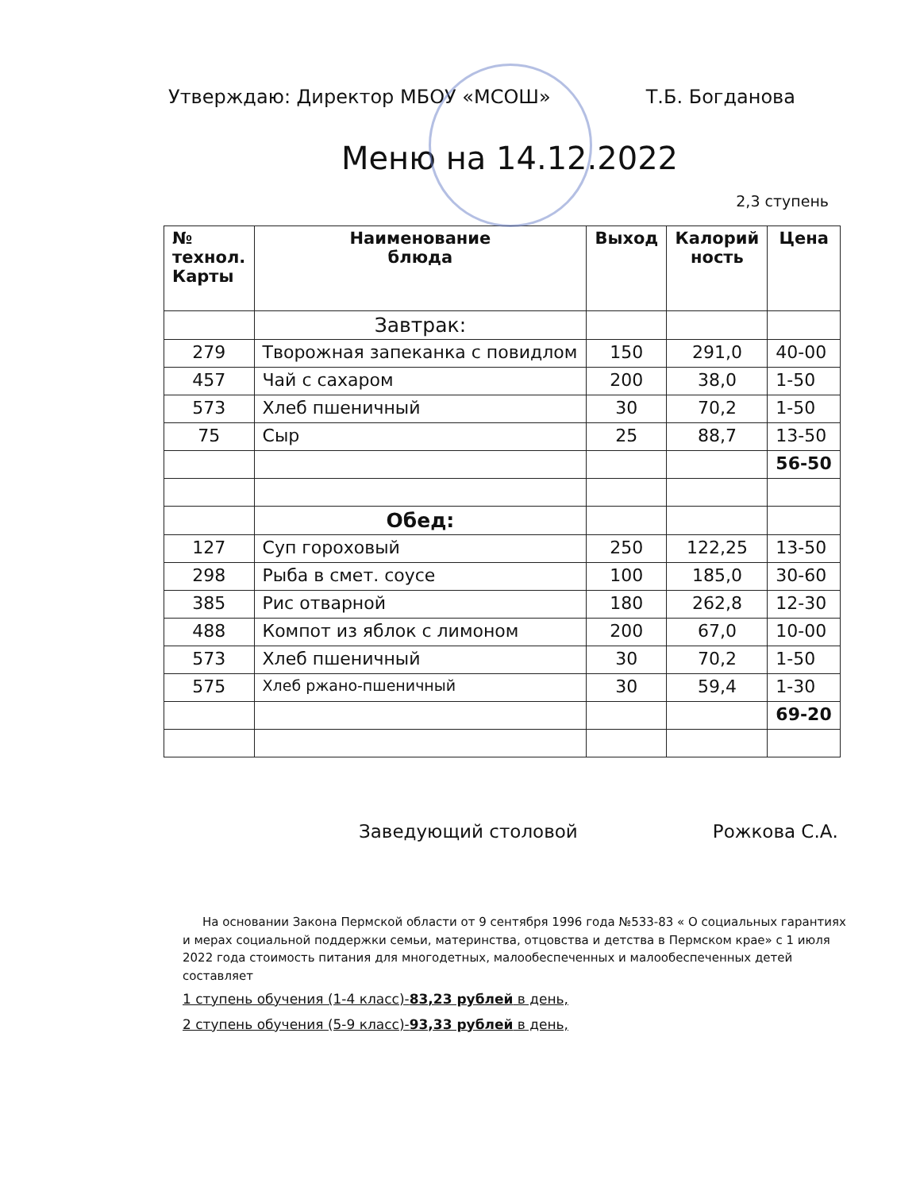Утверждаю: Директор МБОУ «МСОШ» Т.Б. Богданова
Меню на 14.12.2022
2,3 ступень
| № технол. Карты | Наименование блюда | Выход | Калорий ность | Цена |
| --- | --- | --- | --- | --- |
| | Завтрак: | | | |
| 279 | Творожная запеканка с повидлом | 150 | 291,0 | 40-00 |
| 457 | Чай с сахаром | 200 | 38,0 | 1-50 |
| 573 | Хлеб пшеничный | 30 | 70,2 | 1-50 |
| 75 | Сыр | 25 | 88,7 | 13-50 |
| | | | | 56-50 |
| | Обед: | | | |
| 127 | Суп гороховый | 250 | 122,25 | 13-50 |
| 298 | Рыба в смет. соусе | 100 | 185,0 | 30-60 |
| 385 | Рис отварной | 180 | 262,8 | 12-30 |
| 488 | Компот из яблок с лимоном | 200 | 67,0 | 10-00 |
| 573 | Хлеб пшеничный | 30 | 70,2 | 1-50 |
| 575 | Хлеб ржано-пшеничный | 30 | 59,4 | 1-30 |
| | | | | 69-20 |
Заведующий столовой Рожкова С.А.
На основании Закона Пермской области от 9 сентября 1996 года №533-83 « О социальных гарантиях и мерах социальной поддержки семьи, материнства, отцовства и детства в Пермском крае» с 1 июля 2022 года стоимость питания для многодетных, малообеспеченных и малообеспеченных детей составляет
1 ступень обучения (1-4 класс)-83,23 рублей в день,
2 ступень обучения (5-9 класс)-93,33 рублей в день,